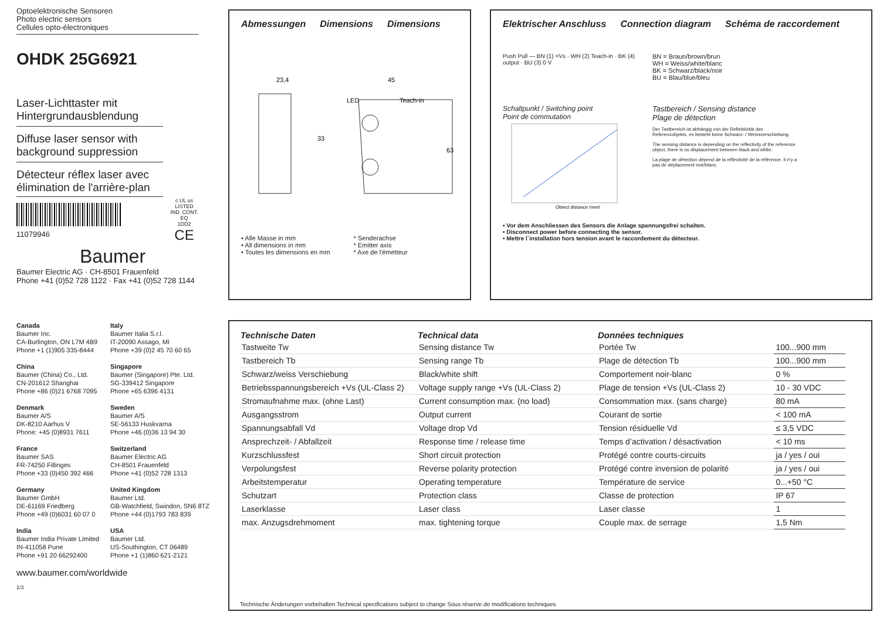Optoelektronische Sensoren
Photo electric sensors
Cellules opto-électroniques
OHDK 25G6921
Laser-Lichttaster mit Hintergrundausblendung
Diffuse laser sensor with background suppression
Détecteur réflex laser avec élimination de l'arrière-plan
11079946
c UL us
LISTED
IND. CONT. EQ
1DD2
CE
Baumer
Baumer Electric AG · CH-8501 Frauenfeld
Phone +41 (0)52 728 1122 · Fax +41 (0)52 728 1144
Canada
Baumer Inc.
CA-Burlington, ON L7M 4B9
Phone +1 (1)905 335-8444
Italy
Baumer Italia S.r.l.
IT-20090 Assago, MI
Phone +39 (0)2 45 70 60 65
China
Baumer (China) Co., Ltd.
CN-201612 Shanghai
Phone +86 (0)21 6768 7095
Singapore
Baumer (Singapore) Pte. Ltd.
SG-339412 Singapore
Phone +65 6396 4131
Denmark
Baumer A/S
DK-8210 Aarhus V
Phone: +45 (0)8931 7611
Sweden
Baumer A/S
SE-56133 Huskvarna
Phone +46 (0)36 13 94 30
France
Baumer SAS
FR-74250 Fillinges
Phone +33 (0)450 392 466
Switzerland
Baumer Electric AG
CH-8501 Frauenfeld
Phone +41 (0)52 728 1313
Germany
Baumer GmbH
DE-61169 Friedberg
Phone +49 (0)6031 60 07 0
United Kingdom
Baumer Ltd.
GB-Watchfield, Swindon, SN6 8TZ
Phone +44 (0)1793 783 839
India
Baumer India Private Limited
IN-411058 Pune
Phone +91 20 66292400
USA
Baumer Ltd.
US-Southington, CT 06489
Phone +1 (1)860 621-2121
www.baumer.com/worldwide
1/3
Abmessungen Dimensions Dimensions
23,4
45
LED
Teach-in
33
63
• Alle Masse in mm
• All dimensions in mm
• Toutes les dimensions en mm
* Senderachse
* Emitter axis
* Axe de l'émetteur
Elektrischer Anschluss Connection diagram Schéma de raccordement
Push Pull — BN (1) +Vs · WH (2) Teach-in · BK (4) output · BU (3) 0 V
BN = Braun/brown/brun
WH = Weiss/white/blanc
BK = Schwarz/black/noir
BU = Blau/blue/bleu
Schaltpunkt / Switching point
Point de commutation
Object distance (mm)
Tastbereich / Sensing distance
Plage de détection
Der Tastbereich ist abhängig von der Reflektivität des Referenzobjekts, es besteht keine Schwarz- / Weissverschiebung.
The sensing distance is depending on the reflectivity of the reference object, there is no displacement between black and white.
La plage de détection dépend de la réflectivité de la référence. Il n'y a pas de déplacement noir/blanc.
• Vor dem Anschliessen des Sensors die Anlage spannungsfrei schalten.
• Disconnect power before connecting the sensor.
• Mettre l`installation hors tension avant le raccordement du détecteur.
| Technische Daten | Technical data | Données techniques | |
| --- | --- | --- | --- |
| Tastweite Tw | Sensing distance Tw | Portée Tw | 100...900 mm |
| Tastbereich Tb | Sensing range Tb | Plage de détection Tb | 100...900 mm |
| Schwarz/weiss Verschiebung | Black/white shift | Comportement noir-blanc | 0 % |
| Betriebsspannungsbereich +Vs (UL-Class 2) | Voltage supply range +Vs (UL-Class 2) | Plage de tension +Vs (UL-Class 2) | 10 - 30 VDC |
| Stromaufnahme max. (ohne Last) | Current consumption max. (no load) | Consommation max. (sans charge) | 80 mA |
| Ausgangsstrom | Output current | Courant de sortie | < 100 mA |
| Spannungsabfall Vd | Voltage drop Vd | Tension résiduelle Vd | ≤ 3,5 VDC |
| Ansprechzeit- / Abfallzeit | Response time / release time | Temps d’activation / désactivation | < 10 ms |
| Kurzschlussfest | Short circuit protection | Protégé contre courts-circuits | ja / yes / oui |
| Verpolungsfest | Reverse polarity protection | Protégé contre inversion de polarité | ja / yes / oui |
| Arbeitstemperatur | Operating temperature | Température de service | 0...+50 °C |
| Schutzart | Protection class | Classe de protection | IP 67 |
| Laserklasse | Laser class | Laser classe | 1 |
| max. Anzugsdrehmoment | max. tightening torque | Couple max. de serrage | 1,5 Nm |
Technische Änderungen vorbehalten Technical specifications subject to change Sous réserve de modifications techniques